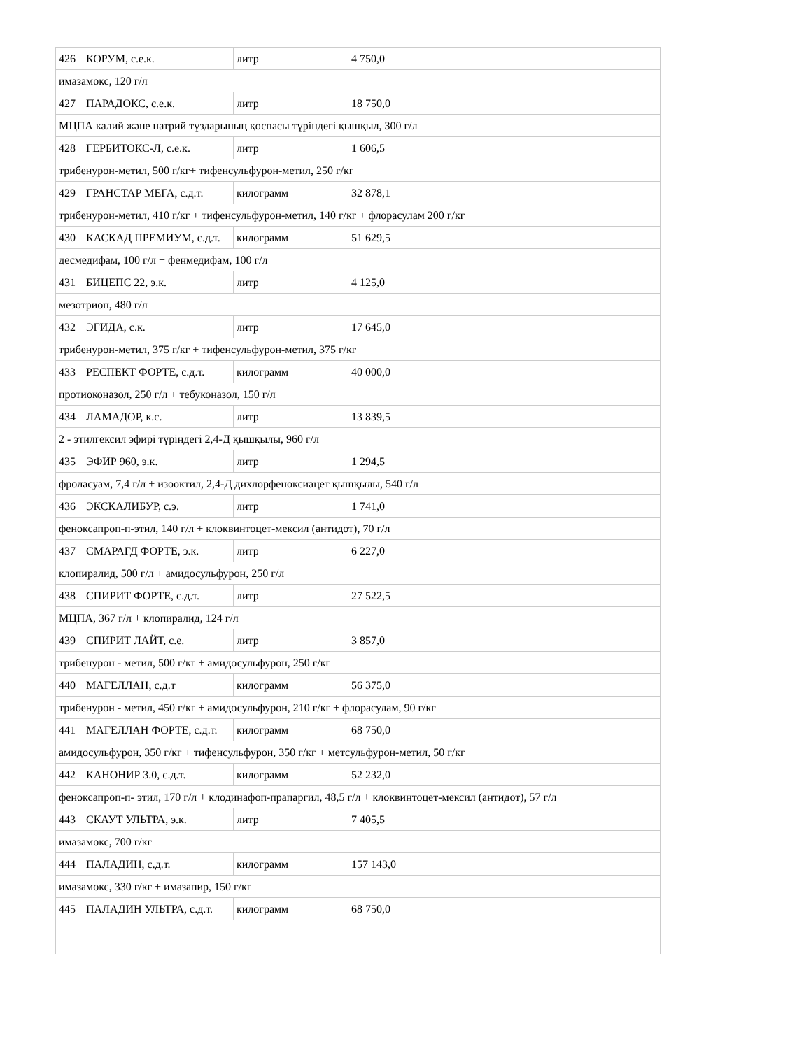| 426 | КОРУМ, с.е.к. | литр | 4 750,0 |
| имазамокс, 120 г/л | | | |
| 427 | ПАРАДОКС, с.е.к. | литр | 18 750,0 |
| МЦПА калий және натрий тұздарының қоспасы түріндегі қышқыл, 300 г/л | | | |
| 428 | ГЕРБИТОКС-Л, с.е.к. | литр | 1 606,5 |
| трибенурон-метил, 500 г/кг+ тифенсульфурон-метил, 250 г/кг | | | |
| 429 | ГРАНСТАР МЕГА, с.д.т. | килограмм | 32 878,1 |
| трибенурон-метил, 410 г/кг + тифенсульфурон-метил, 140 г/кг + флорасулам 200 г/кг | | | |
| 430 | КАСКАД ПРЕМИУМ, с.д.т. | килограмм | 51 629,5 |
| десмедифам, 100 г/л + фенмедифам, 100 г/л | | | |
| 431 | БИЦЕПС 22, э.к. | литр | 4 125,0 |
| мезотрион, 480 г/л | | | |
| 432 | ЭГИДА, с.к. | литр | 17 645,0 |
| трибенурон-метил, 375 г/кг + тифенсульфурон-метил, 375 г/кг | | | |
| 433 | РЕСПЕКТ ФОРТЕ, с.д.т. | килограмм | 40 000,0 |
| протиоконазол, 250 г/л + тебуконазол, 150 г/л | | | |
| 434 | ЛАМАДОР, к.с. | литр | 13 839,5 |
| 2 - этилгексил эфирі түріндегі 2,4-Д қышқылы, 960 г/л | | | |
| 435 | ЭФИР 960, э.к. | литр | 1 294,5 |
| фроласуам, 7,4 г/л + изооктил, 2,4-Д дихлорфеноксиацет қышқылы, 540 г/л | | | |
| 436 | ЭКСКАЛИБУР, с.э. | литр | 1 741,0 |
| феноксапроп-п-этил, 140 г/л + клоквинтоцет-мексил (антидот), 70 г/л | | | |
| 437 | СМАРАГД ФОРТЕ, э.к. | литр | 6 227,0 |
| клопиралид, 500 г/л + амидосульфурон, 250 г/л | | | |
| 438 | СПИРИТ ФОРТЕ, с.д.т. | литр | 27 522,5 |
| МЦПА, 367 г/л + клопиралид, 124 г/л | | | |
| 439 | СПИРИТ ЛАЙТ, с.е. | литр | 3 857,0 |
| трибенурон - метил, 500 г/кг + амидосульфурон, 250 г/кг | | | |
| 440 | МАГЕЛЛАН, с.д.т | килограмм | 56 375,0 |
| трибенурон - метил, 450 г/кг + амидосульфурон, 210 г/кг + флорасулам, 90 г/кг | | | |
| 441 | МАГЕЛЛАН ФОРТЕ, с.д.т. | килограмм | 68 750,0 |
| амидосульфурон, 350 г/кг + тифенсульфурон, 350 г/кг + метсульфурон-метил, 50 г/кг | | | |
| 442 | КАНОНИР 3.0, с.д.т. | килограмм | 52 232,0 |
| феноксапроп-п- этил, 170 г/л + клодинафоп-прапаргил, 48,5 г/л + клоквинтоцет-мексил (антидот), 57 г/л | | | |
| 443 | СКАУТ УЛЬТРА, э.к. | литр | 7 405,5 |
| имазамокс, 700 г/кг | | | |
| 444 | ПАЛАДИН, с.д.т. | килограмм | 157 143,0 |
| имазамокс, 330 г/кг + имазапир, 150 г/кг | | | |
| 445 | ПАЛАДИН УЛЬТРА, с.д.т. | килограмм | 68 750,0 |